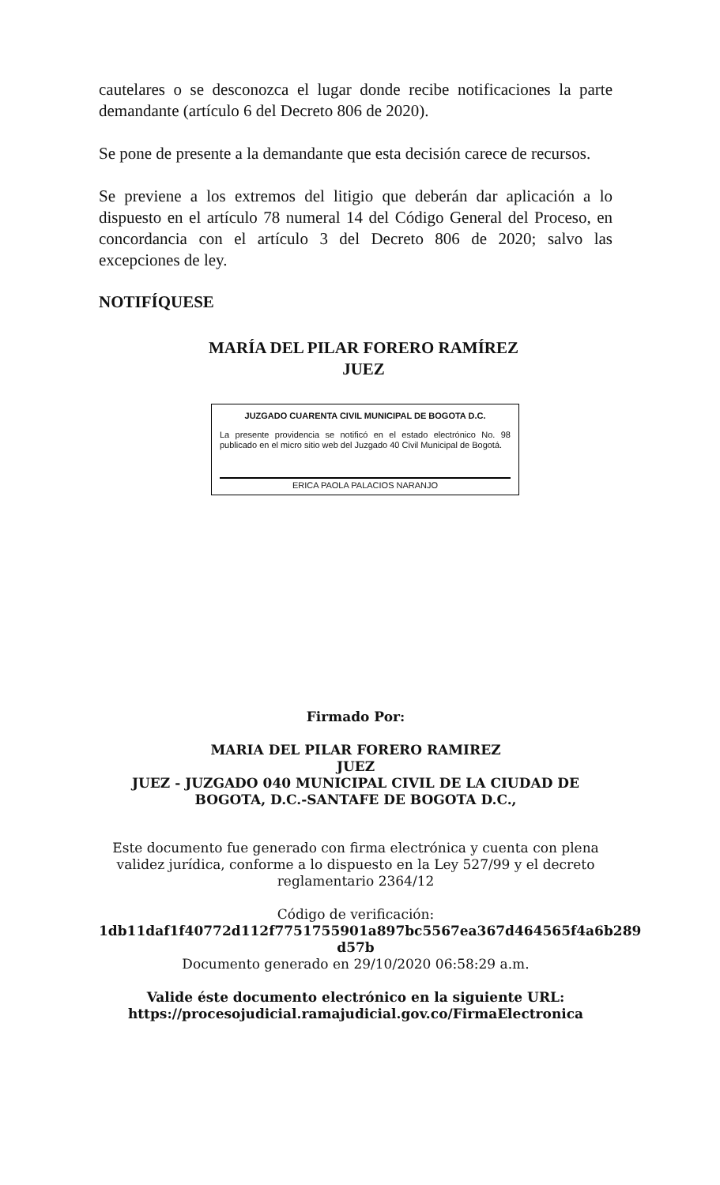cautelares o se desconozca el lugar donde recibe notificaciones la parte demandante (artículo 6 del Decreto 806 de 2020).
Se pone de presente a la demandante que esta decisión carece de recursos.
Se previene a los extremos del litigio que deberán dar aplicación a lo dispuesto en el artículo 78 numeral 14 del Código General del Proceso, en concordancia con el artículo 3 del Decreto 806 de 2020; salvo las excepciones de ley.
NOTIFÍQUESE
MARÍA DEL PILAR FORERO RAMÍREZ
JUEZ
JUZGADO CUARENTA CIVIL MUNICIPAL DE BOGOTA D.C.
La presente providencia se notificó en el estado electrónico No. 98 publicado en el micro sitio web del Juzgado 40 Civil Municipal de Bogotá.
ERICA PAOLA PALACIOS NARANJO
Firmado Por:
MARIA DEL PILAR FORERO RAMIREZ
JUEZ
JUEZ - JUZGADO 040 MUNICIPAL CIVIL DE LA CIUDAD DE BOGOTA, D.C.-SANTAFE DE BOGOTA D.C.,
Este documento fue generado con firma electrónica y cuenta con plena validez jurídica, conforme a lo dispuesto en la Ley 527/99 y el decreto reglamentario 2364/12
Código de verificación:
1db11daf1f40772d112f7751755901a897bc5567ea367d464565f4a6b289 d57b
Documento generado en 29/10/2020 06:58:29 a.m.
Valide éste documento electrónico en la siguiente URL: https://procesojudicial.ramajudicial.gov.co/FirmaElectronica